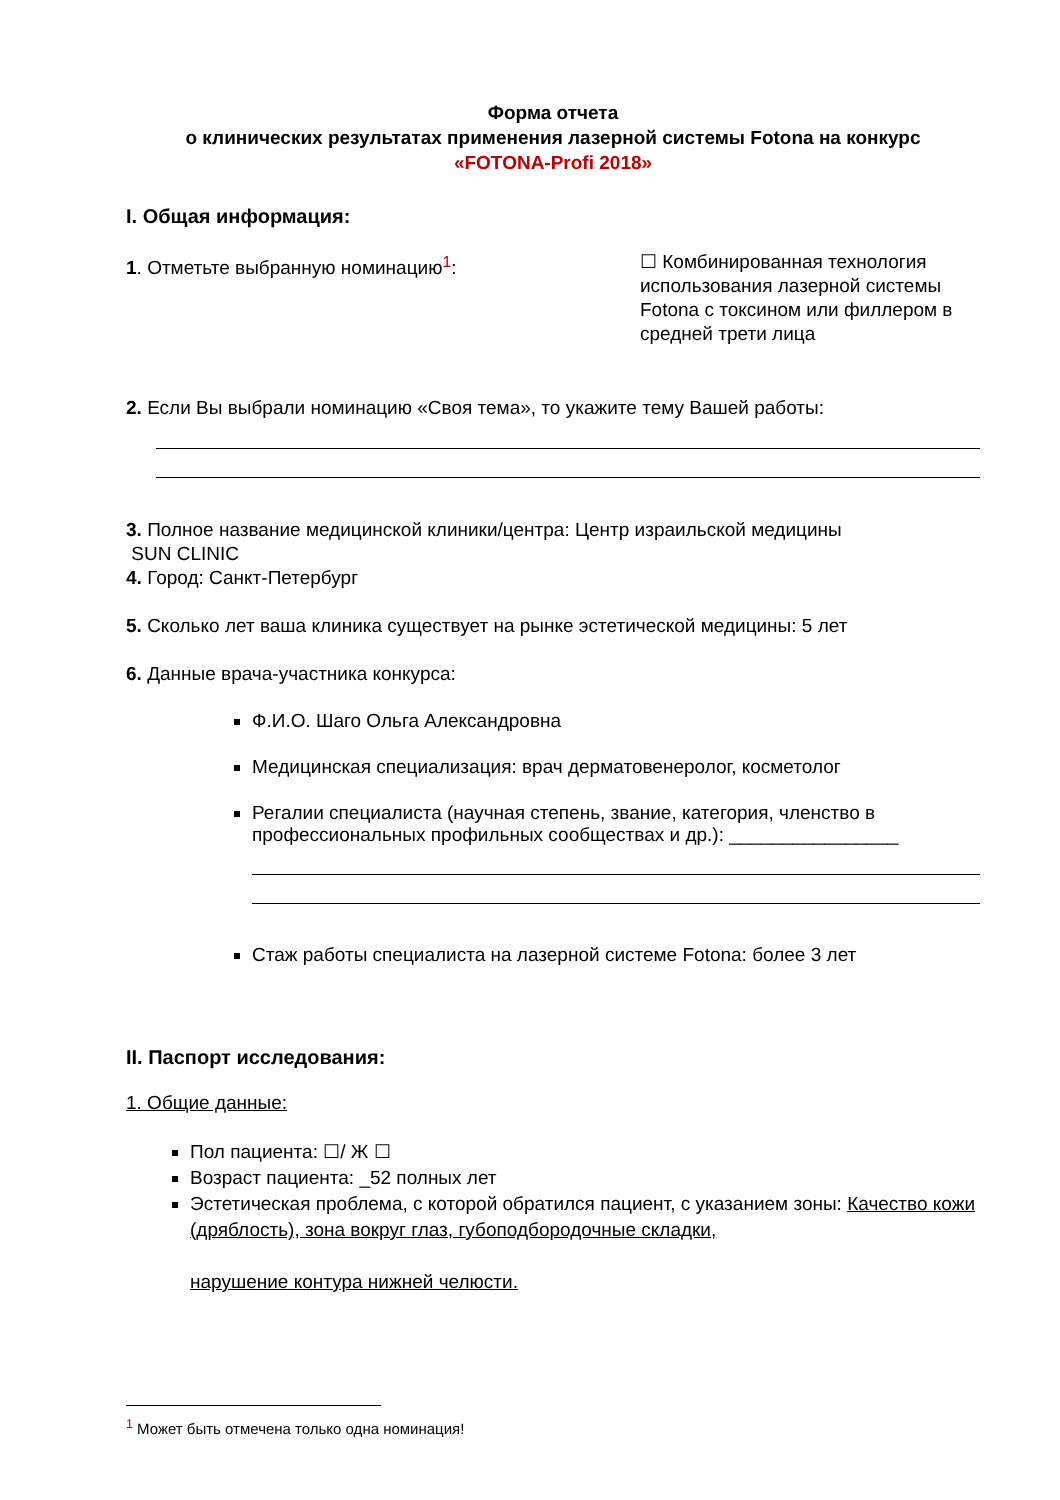Форма отчета
о клинических результатах применения лазерной системы Fotona на конкурс
«FOTONA-Profi 2018»
I. Общая информация:
1. Отметьте выбранную номинацию<sup>1</sup>:
☐ Комбинированная технология использования лазерной системы Fotona с токсином или филлером в средней трети лица
2. Если Вы выбрали номинацию «Своя тема», то укажите тему Вашей работы:
3. Полное название медицинской клиники/центра: Центр израильской медицины
SUN CLINIC
4. Город: Санкт-Петербург
5. Сколько лет ваша клиника существует на рынке эстетической медицины: 5 лет
6. Данные врача-участника конкурса:
Ф.И.О. Шаго Ольга Александровна
Медицинская специализация: врач дерматовенеролог, косметолог
Регалии специалиста (научная степень, звание, категория, членство в профессиональных профильных сообществах и др.): ________________
Стаж работы специалиста на лазерной системе Fotona: более 3 лет
II. Паспорт исследования:
1. Общие данные:
Пол пациента: ☐/ Ж ☐
Возраст пациента: _52 полных лет
Эстетическая проблема, с которой обратился пациент, с указанием зоны: Качество кожи (дряблость), зона вокруг глаз, губоподбородочные складки,
нарушение контура нижней челюсти.
<sup>1</sup> Может быть отмечена только одна номинация!